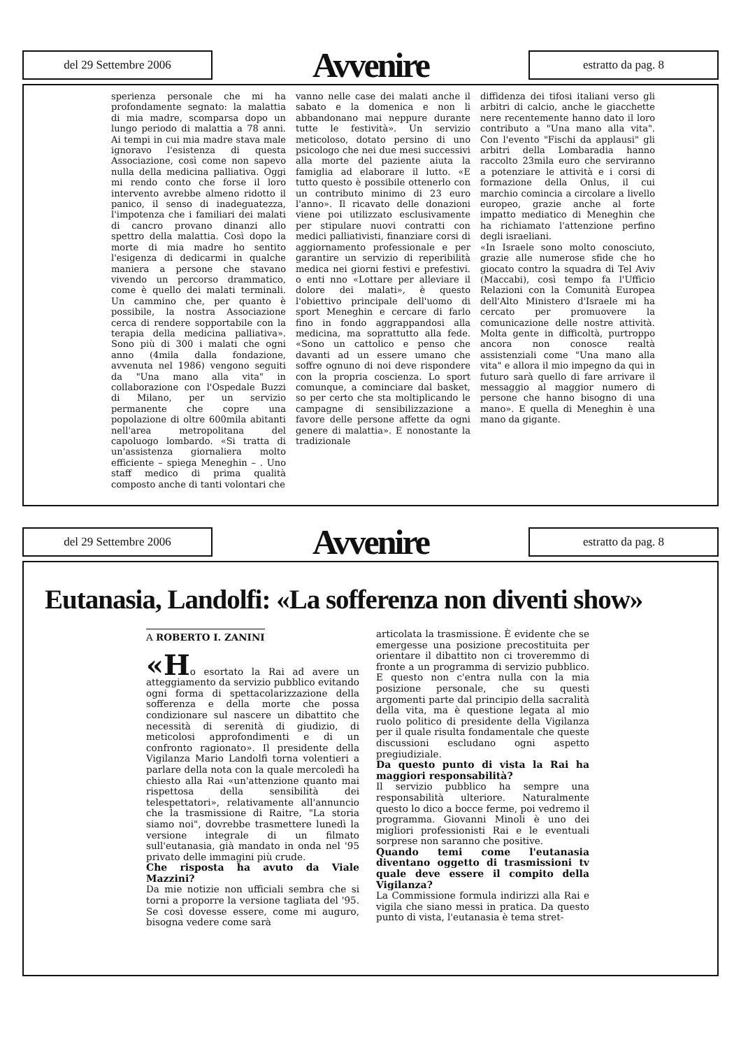del 29 Settembre 2006
Avvenire
estratto da pag. 8
sperienza personale che mi ha profondamente segnato: la malattia di mia madre, scomparsa dopo un lungo periodo di malattia a 78 anni. Ai tempi in cui mia madre stava male ignoravo l'esistenza di questa Associazione, così come non sapevo nulla della medicina palliativa. Oggi mi rendo conto che forse il loro intervento avrebbe almeno ridotto il panico, il senso di inadeguatezza, l'impotenza che i familiari dei malati di cancro provano dinanzi allo spettro della malattia. Così dopo la morte di mia madre ho sentito l'esigenza di dedicarmi in qualche maniera a persone che stavano vivendo un percorso drammatico, come è quello dei malati terminali. Un cammino che, per quanto è possibile, la nostra Associazione cerca di rendere sopportabile con la terapia della medicina palliativa». Sono più di 300 i malati che ogni anno (4mila dalla fondazione, avvenuta nel 1986) vengono seguiti da "Una mano alla vita" in collaborazione con l'Ospedale Buzzi di Milano, per un servizio permanente che copre una popolazione di oltre 600mila abitanti nell'area metropolitana del capoluogo lombardo. «Si tratta di un'assistenza giornaliera molto efficiente – spiega Meneghin – . Uno staff medico di prima qualità composto anche di tanti volontari che
vanno nelle case dei malati anche il sabato e la domenica e non li abbandonano mai neppure durante tutte le festività». Un servizio meticoloso, dotato persino di uno psicologo che nei due mesi successivi alla morte del paziente aiuta la famiglia ad elaborare il lutto. «E tutto questo è possibile ottenerlo con un contributo minimo di 23 euro l'anno». Il ricavato delle donazioni viene poi utilizzato esclusivamente per stipulare nuovi contratti con medici palliativisti, finanziare corsi di aggiornamento professionale e per garantire un servizio di reperibilità medica nei giorni festivi e prefestivi. o enti nno «Lottare per alleviare il dolore dei malati», è questo l'obiettivo principale dell'uomo di sport Meneghin e cercare di farlo fino in fondo aggrappandosi alla medicina, ma soprattutto alla fede. «Sono un cattolico e penso che davanti ad un essere umano che soffre ognuno di noi deve rispondere con la propria coscienza. Lo sport comunque, a cominciare dal basket, so per certo che sta moltiplicando le campagne di sensibilizzazione a favore delle persone affette da ogni genere di malattia». E nonostante la tradizionale
diffidenza dei tifosi italiani verso gli arbitri di calcio, anche le giacchette nere recentemente hanno dato il loro contributo a "Una mano alla vita". Con l'evento "Fischi da applausi" gli arbitri della Lombaradia hanno raccolto 23mila euro che serviranno a potenziare le attività e i corsi di formazione della Onlus, il cui marchio comincia a circolare a livello europeo, grazie anche al forte impatto mediatico di Meneghin che ha richiamato l'attenzione perfino degli israeliani.
«In Israele sono molto conosciuto, grazie alle numerose sfide che ho giocato contro la squadra di Tel Aviv (Maccabi), così tempo fa l'Ufficio Relazioni con la Comunità Europea dell'Alto Ministero d'Israele mi ha cercato per promuovere la comunicazione delle nostre attività. Molta gente in difficoltà, purtroppo ancora non conosce realtà assistenziali come "Una mano alla vita" e allora il mio impegno da qui in futuro sarà quello di fare arrivare il messaggio al maggior numero di persone che hanno bisogno di una mano». E quella di Meneghin è una mano da gigante.
del 29 Settembre 2006
Avvenire
estratto da pag. 8
Eutanasia, Landolfi: «La sofferenza non diventi show»
A ROBERTO I. ZANINI
«Ho esortato la Rai ad avere un atteggiamento da servizio pubblico evitando ogni forma di spettacolarizzazione della sofferenza e della morte che possa condizionare sul nascere un dibattito che necessità di serenità di giudizio, di meticolosi approfondimenti e di un confronto ragionato». Il presidente della Vigilanza Mario Landolfi torna volentieri a parlare della nota con la quale mercoledì ha chiesto alla Rai «un'attenzione quanto mai rispettosa della sensibilità dei telespettatori», relativamente all'annuncio che la trasmissione di Raitre, "La storia siamo noi", dovrebbe trasmettere lunedì la versione integrale di un filmato sull'eutanasia, già mandato in onda nel '95 privato delle immagini più crude.
Che risposta ha avuto da Viale Mazzini?
Da mie notizie non ufficiali sembra che si torni a proporre la versione tagliata del '95. Se così dovesse essere, come mi auguro, bisogna vedere come sarà
articolata la trasmissione. È evidente che se emergesse una posizione precostituita per orientare il dibattito non ci troveremmo di fronte a un programma di servizio pubblico. E questo non c'entra nulla con la mia posizione personale, che su questi argomenti parte dal principio della sacralità della vita, ma è questione legata al mio ruolo politico di presidente della Vigilanza per il quale risulta fondamentale che queste discussioni escludano ogni aspetto pregiudiziale.
Da questo punto di vista la Rai ha maggiori responsabilità?
Il servizio pubblico ha sempre una responsabilità ulteriore. Naturalmente questo lo dico a bocce ferme, poi vedremo il programma. Giovanni Minoli è uno dei migliori professionisti Rai e le eventuali sorprese non saranno che positive.
Quando temi come l'eutanasia diventano oggetto di trasmissioni tv quale deve essere il compito della Vigilanza?
La Commissione formula indirizzi alla Rai e vigila che siano messi in pratica. Da questo punto di vista, l'eutanasia è tema stret-